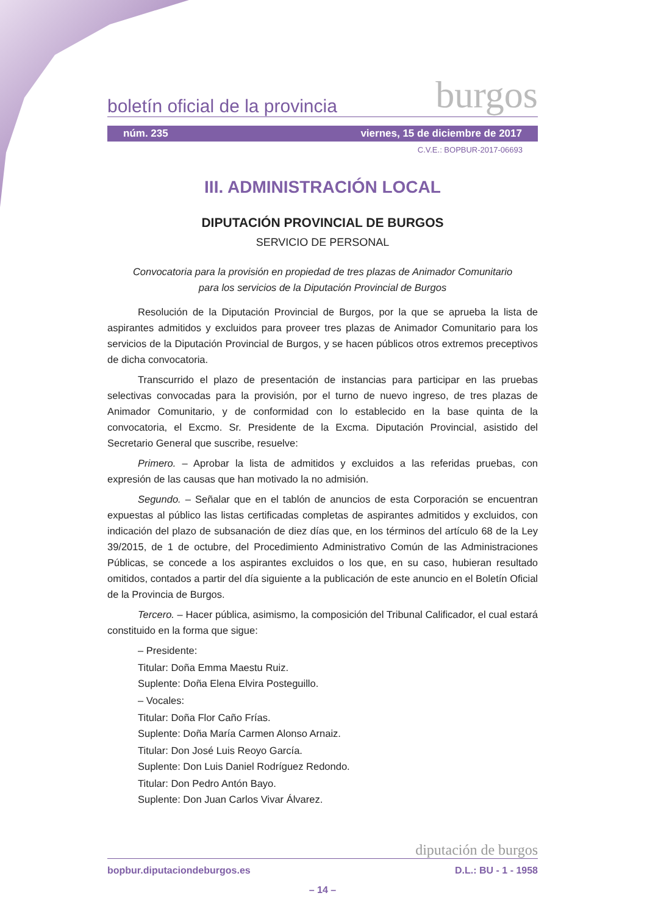boletín oficial de la provincia burgos
núm. 235 viernes, 15 de diciembre de 2017
C.V.E.: BOPBUR-2017-06693
III. ADMINISTRACIÓN LOCAL
DIPUTACIÓN PROVINCIAL DE BURGOS
SERVICIO DE PERSONAL
Convocatoria para la provisión en propiedad de tres plazas de Animador Comunitario
para los servicios de la Diputación Provincial de Burgos
Resolución de la Diputación Provincial de Burgos, por la que se aprueba la lista de aspirantes admitidos y excluidos para proveer tres plazas de Animador Comunitario para los servicios de la Diputación Provincial de Burgos, y se hacen públicos otros extremos preceptivos de dicha convocatoria.
Transcurrido el plazo de presentación de instancias para participar en las pruebas selectivas convocadas para la provisión, por el turno de nuevo ingreso, de tres plazas de Animador Comunitario, y de conformidad con lo establecido en la base quinta de la convocatoria, el Excmo. Sr. Presidente de la Excma. Diputación Provincial, asistido del Secretario General que suscribe, resuelve:
Primero. – Aprobar la lista de admitidos y excluidos a las referidas pruebas, con expresión de las causas que han motivado la no admisión.
Segundo. – Señalar que en el tablón de anuncios de esta Corporación se encuentran expuestas al público las listas certificadas completas de aspirantes admitidos y excluidos, con indicación del plazo de subsanación de diez días que, en los términos del artículo 68 de la Ley 39/2015, de 1 de octubre, del Procedimiento Administrativo Común de las Administraciones Públicas, se concede a los aspirantes excluidos o los que, en su caso, hubieran resultado omitidos, contados a partir del día siguiente a la publicación de este anuncio en el Boletín Oficial de la Provincia de Burgos.
Tercero. – Hacer pública, asimismo, la composición del Tribunal Calificador, el cual estará constituido en la forma que sigue:
– Presidente:
Titular: Doña Emma Maestu Ruiz.
Suplente: Doña Elena Elvira Posteguillo.
– Vocales:
Titular: Doña Flor Caño Frías.
Suplente: Doña María Carmen Alonso Arnaiz.
Titular: Don José Luis Reoyo García.
Suplente: Don Luis Daniel Rodríguez Redondo.
Titular: Don Pedro Antón Bayo.
Suplente: Don Juan Carlos Vivar Álvarez.
diputación de burgos
bopbur.diputaciondeburgos.es D.L.: BU - 1 - 1958
– 14 –